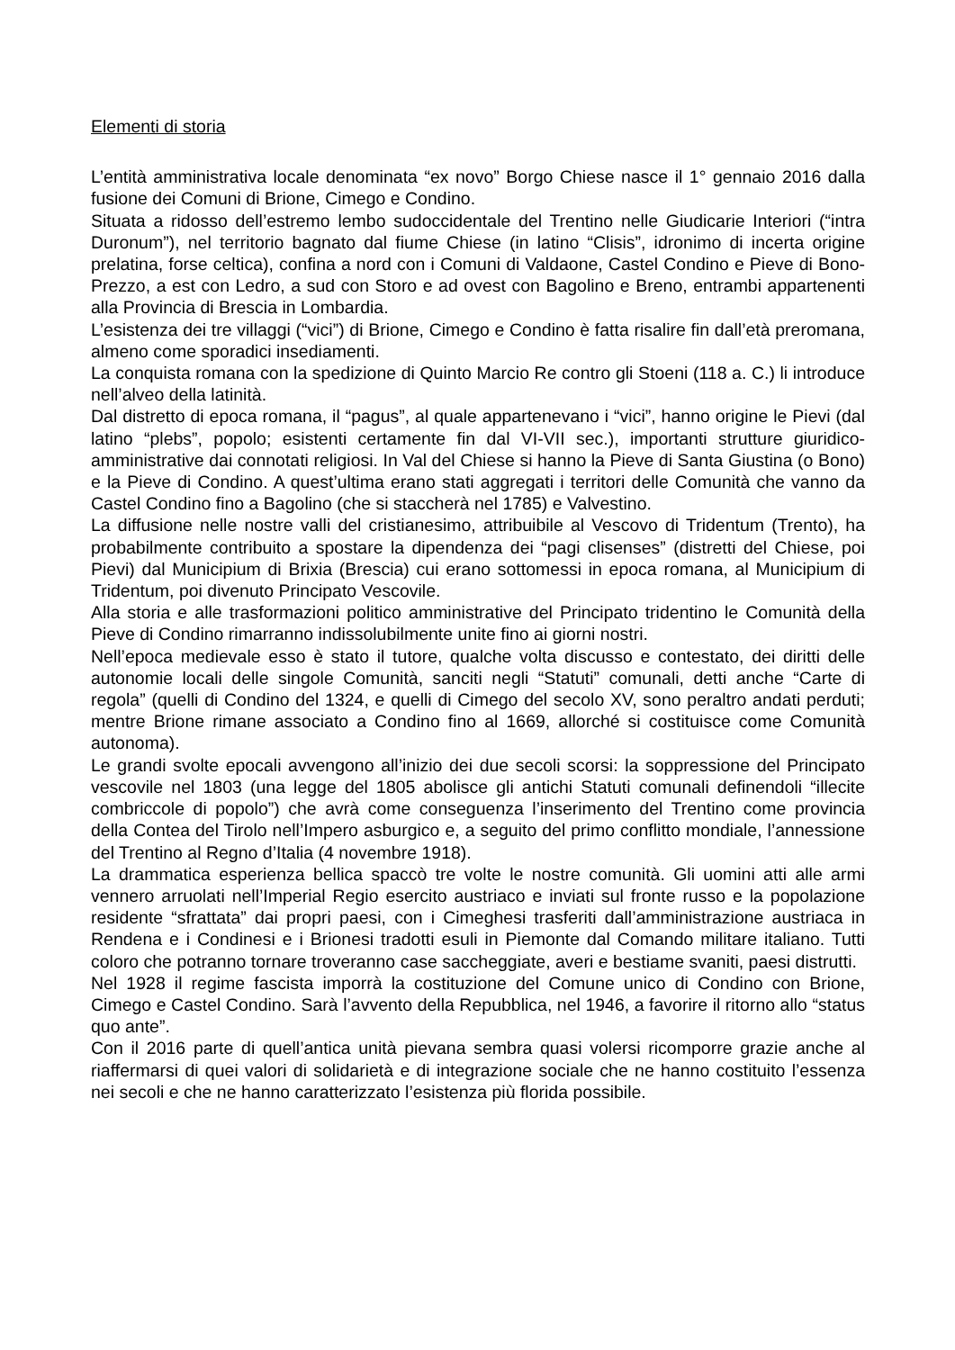Elementi di storia
L’entità amministrativa locale denominata “ex novo” Borgo Chiese nasce il 1° gennaio 2016 dalla fusione dei Comuni di Brione, Cimego e Condino.
Situata a ridosso dell’estremo lembo sudoccidentale del Trentino nelle Giudicarie Interiori (“intra Duronum”), nel territorio bagnato dal fiume Chiese (in latino “Clisis”, idronimo di incerta origine prelatina, forse celtica), confina a nord con i Comuni di Valdaone, Castel Condino e Pieve di Bono-Prezzo, a est con Ledro, a sud con Storo e ad ovest con Bagolino e Breno, entrambi appartenenti alla Provincia di Brescia in Lombardia.
L’esistenza dei tre villaggi (“vici”) di Brione, Cimego e Condino è fatta risalire fin dall’età preromana, almeno come sporadici insediamenti.
La conquista romana con la spedizione di Quinto Marcio Re contro gli Stoeni (118 a. C.) li introduce nell’alveo della latinità.
Dal distretto di epoca romana, il “pagus”, al quale appartenevano i “vici”, hanno origine le Pievi (dal latino “plebs”, popolo; esistenti certamente fin dal VI-VII sec.), importanti strutture giuridico-amministrative dai connotati religiosi. In Val del Chiese si hanno la Pieve di Santa Giustina (o Bono) e la Pieve di Condino. A quest’ultima erano stati aggregati i territori delle Comunità che vanno da Castel Condino fino a Bagolino (che si staccherà nel 1785) e Valvestino.
La diffusione nelle nostre valli del cristianesimo, attribuibile al Vescovo di Tridentum (Trento), ha probabilmente contribuito a spostare la dipendenza dei “pagi clisenses” (distretti del Chiese, poi Pievi) dal Municipium di Brixia (Brescia) cui erano sottomessi in epoca romana, al Municipium di Tridentum, poi divenuto Principato Vescovile.
Alla storia e alle trasformazioni politico amministrative del Principato tridentino le Comunità della Pieve di Condino rimarranno indissolubilmente unite fino ai giorni nostri.
Nell’epoca medievale esso è stato il tutore, qualche volta discusso e contestato, dei diritti delle autonomie locali delle singole Comunità, sanciti negli “Statuti” comunali, detti anche “Carte di regola” (quelli di Condino del 1324, e quelli di Cimego del secolo XV, sono peraltro andati perduti; mentre Brione rimane associato a Condino fino al 1669, allorché si costituisce come Comunità autonoma).
Le grandi svolte epocali avvengono all’inizio dei due secoli scorsi: la soppressione del Principato vescovile nel 1803 (una legge del 1805 abolisce gli antichi Statuti comunali definendoli “illecite combriccole di popolo”) che avrà come conseguenza l’inserimento del Trentino come provincia della Contea del Tirolo nell’Impero asburgico e, a seguito del primo conflitto mondiale, l’annessione del Trentino al Regno d’Italia (4 novembre 1918).
La drammatica esperienza bellica spaccò tre volte le nostre comunità. Gli uomini atti alle armi vennero arruolati nell’Imperial Regio esercito austriaco e inviati sul fronte russo e la popolazione residente “sfrattata” dai propri paesi, con i Cimeghesi trasferiti dall’amministrazione austriaca in Rendena e i Condinesi e i Brionesi tradotti esuli in Piemonte dal Comando militare italiano. Tutti coloro che potranno tornare troveranno case saccheggiate, averi e bestiame svaniti, paesi distrutti.
Nel 1928 il regime fascista imporrà la costituzione del Comune unico di Condino con Brione, Cimego e Castel Condino. Sarà l’avvento della Repubblica, nel 1946, a favorire il ritorno allo “status quo ante”.
Con il 2016 parte di quell’antica unità pievana sembra quasi volersi ricomporre grazie anche al riaffermarsi di quei valori di solidarietà e di integrazione sociale che ne hanno costituito l’essenza nei secoli e che ne hanno caratterizzato l’esistenza più florida possibile.